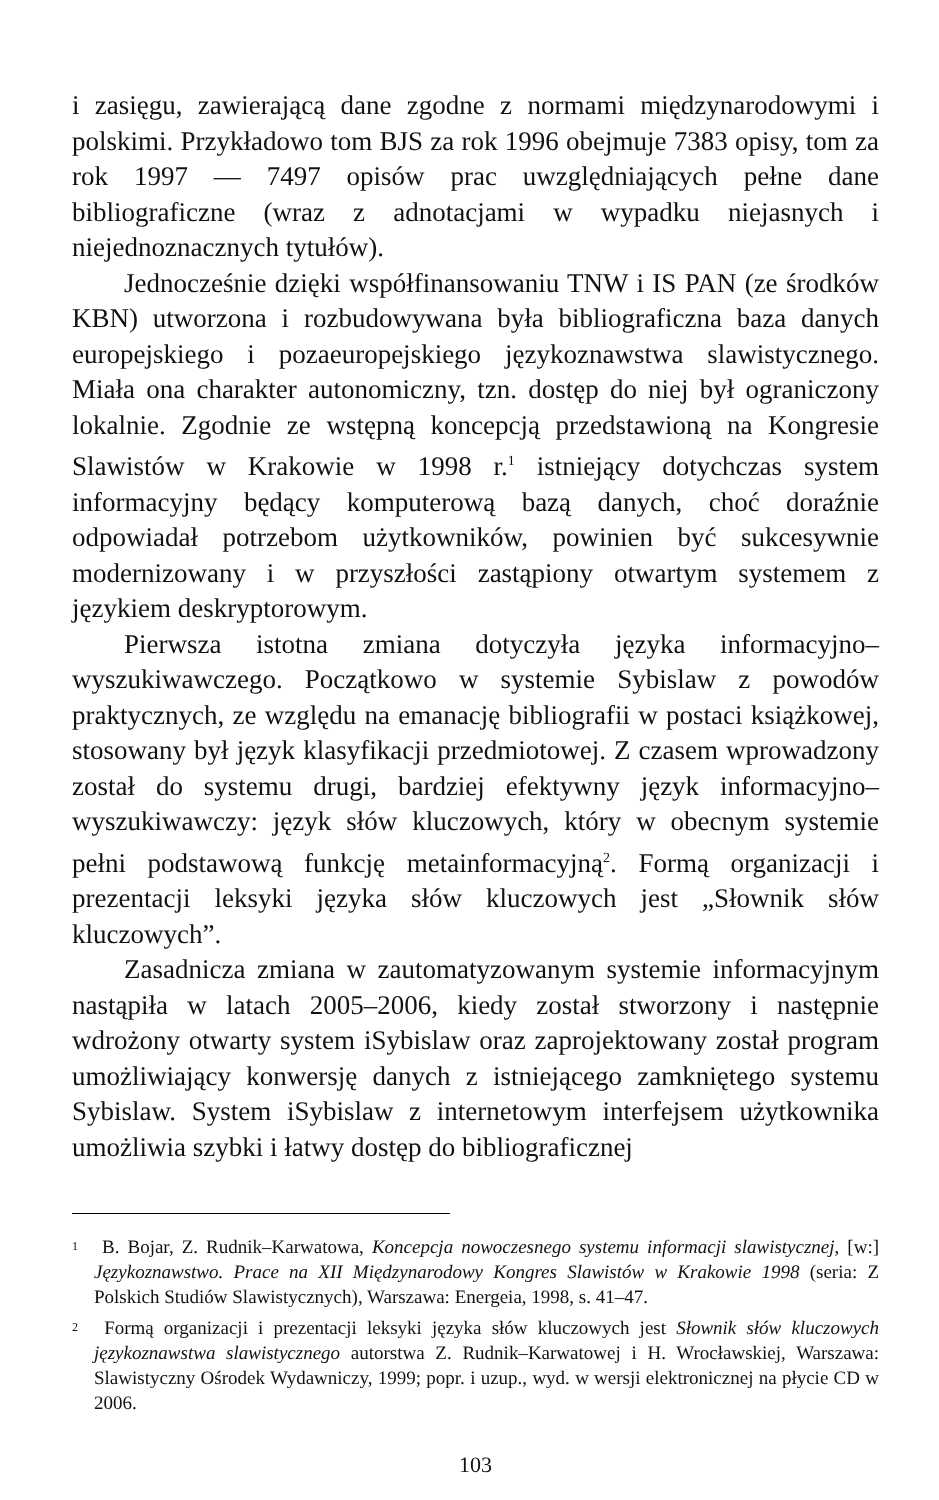i zasięgu, zawierającą dane zgodne z normami międzynarodowymi i polskimi. Przykładowo tom BJS za rok 1996 obejmuje 7383 opisy, tom za rok 1997 — 7497 opisów prac uwzględniających pełne dane bibliograficzne (wraz z adnotacjami w wypadku niejasnych i niejednoznacznych tytułów).
Jednocześnie dzięki współfinansowaniu TNW i IS PAN (ze środków KBN) utworzona i rozbudowywana była bibliograficzna baza danych europejskiego i pozaeuropejskiego językoznawstwa slawistycznego. Miała ona charakter autonomiczny, tzn. dostęp do niej był ograniczony lokalnie. Zgodnie ze wstępną koncepcją przedstawioną na Kongresie Slawistów w Krakowie w 1998 r.<sup>1</sup> istniejący dotychczas system informacyjny będący komputerową bazą danych, choć doraźnie odpowiadał potrzebom użytkowników, powinien być sukcesywnie modernizowany i w przyszłości zastąpiony otwartym systemem z językiem deskryptorowym.
Pierwsza istotna zmiana dotyczyła języka informacyjno–wyszukiwawczego. Początkowo w systemie Sybislaw z powodów praktycznych, ze względu na emanację bibliografii w postaci książkowej, stosowany był język klasyfikacji przedmiotowej. Z czasem wprowadzony został do systemu drugi, bardziej efektywny język informacyjno–wyszukiwawczy: język słów kluczowych, który w obecnym systemie pełni podstawową funkcję metainformacyjną<sup>2</sup>. Formą organizacji i prezentacji leksyki języka słów kluczowych jest „Słownik słów kluczowych”.
Zasadnicza zmiana w zautomatyzowanym systemie informacyjnym nastąpiła w latach 2005–2006, kiedy został stworzony i następnie wdrożony otwarty system iSybislaw oraz zaprojektowany został program umożliwiający konwersję danych z istniejącego zamkniętego systemu Sybislaw. System iSybislaw z internetowym interfejsem użytkownika umożliwia szybki i łatwy dostęp do bibliograficznej
<sup>1</sup> B. Bojar, Z. Rudnik–Karwatowa, Koncepcja nowoczesnego systemu informacji slawistycznej, [w:] Językoznawstwo. Prace na XII Międzynarodowy Kongres Slawistów w Krakowie 1998 (seria: Z Polskich Studiów Slawistycznych), Warszawa: Energeia, 1998, s. 41–47.
<sup>2</sup> Formą organizacji i prezentacji leksyki języka słów kluczowych jest Słownik słów kluczowych językoznawstwa slawistycznego autorstwa Z. Rudnik–Karwatowej i H. Wrocławskiej, Warszawa: Slawistyczny Ośrodek Wydawniczy, 1999; popr. i uzup., wyd. w wersji elektronicznej na płycie CD w 2006.
103